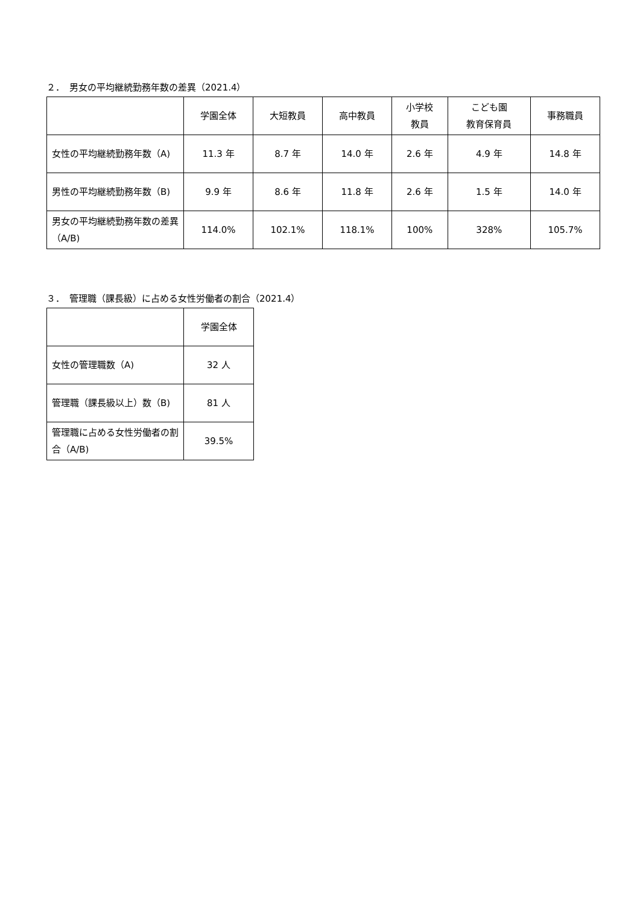２．　男女の平均継続勤務年数の差異（2021.4）
| | 学園全体 | 大短教員 | 高中教員 | 小学校 教員 | こども園 教育保育員 | 事務職員 |
| --- | --- | --- | --- | --- | --- | --- |
| 女性の平均継続勤務年数（A) | 11.3 年 | 8.7 年 | 14.0 年 | 2.6 年 | 4.9 年 | 14.8 年 |
| 男性の平均継続勤務年数（B) | 9.9 年 | 8.6 年 | 11.8 年 | 2.6 年 | 1.5 年 | 14.0 年 |
| 男女の平均継続勤務年数の差異（A/B) | 114.0% | 102.1% | 118.1% | 100% | 328% | 105.7% |
３．　管理職（課長級）に占める女性労働者の割合（2021.4）
| | 学園全体 |
| --- | --- |
| 女性の管理職数（A) | 32 人 |
| 管理職（課長級以上）数（B) | 81 人 |
| 管理職に占める女性労働者の割合（A/B) | 39.5% |